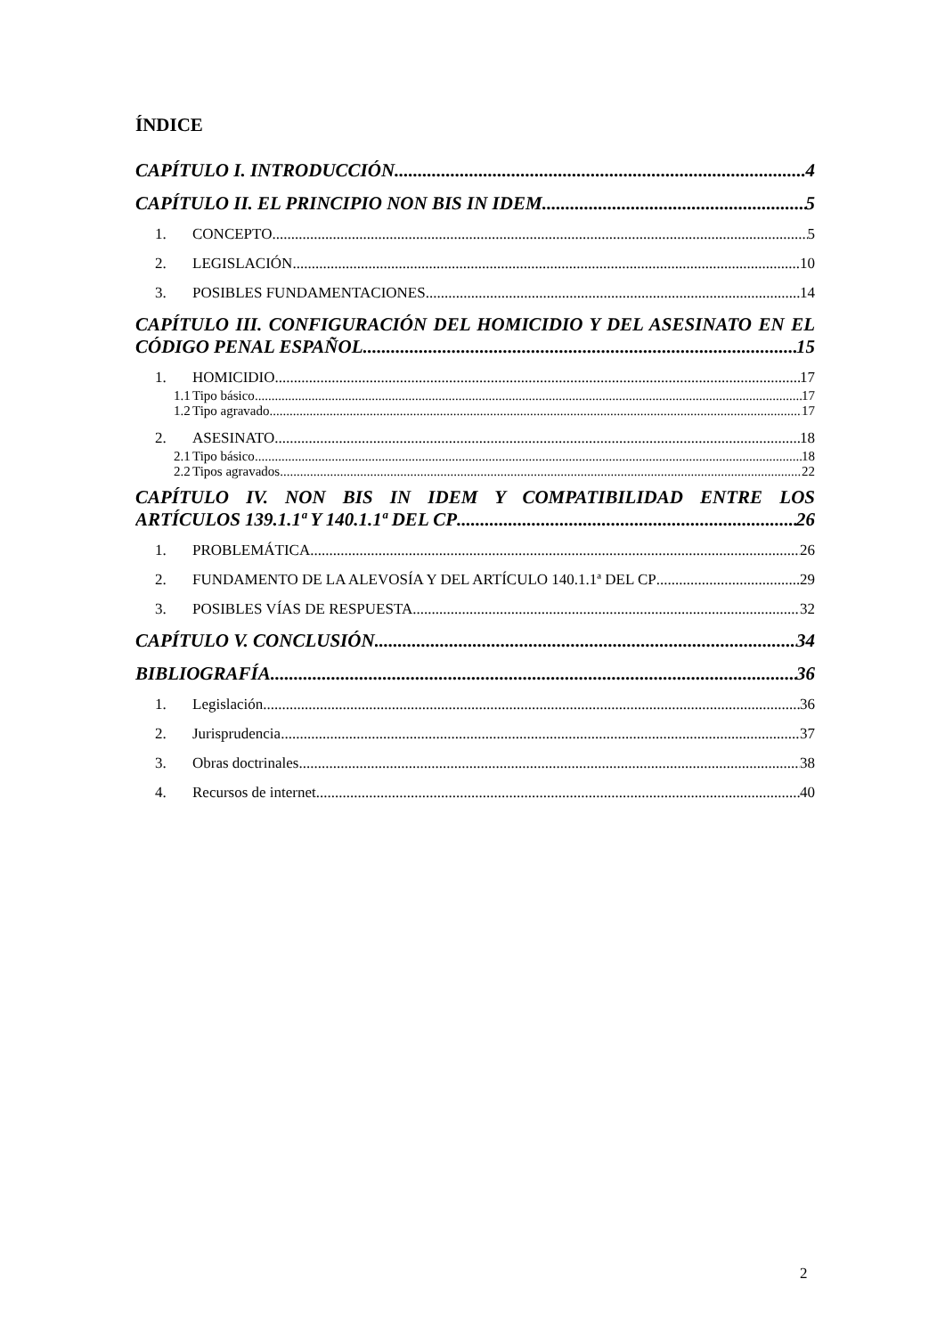ÍNDICE
CAPÍTULO I. INTRODUCCIÓN 4
CAPÍTULO II. EL PRINCIPIO NON BIS IN IDEM 5
1. CONCEPTO 5
2. LEGISLACIÓN 10
3. POSIBLES FUNDAMENTACIONES 14
CAPÍTULO III. CONFIGURACIÓN DEL HOMICIDIO Y DEL ASESINATO EN EL
CÓDIGO PENAL ESPAÑOL 15
1. HOMICIDIO 17
1.1 Tipo básico 17
1.2 Tipo agravado 17
2. ASESINATO 18
2.1 Tipo básico 18
2.2 Tipos agravados 22
CAPÍTULO IV. NON BIS IN IDEM Y COMPATIBILIDAD ENTRE LOS
ARTÍCULOS 139.1.1ª Y 140.1.1ª DEL CP 26
1. PROBLEMÁTICA 26
2. FUNDAMENTO DE LA ALEVOSÍA Y DEL ARTÍCULO 140.1.1ª DEL CP 29
3. POSIBLES VÍAS DE RESPUESTA 32
CAPÍTULO V. CONCLUSIÓN 34
BIBLIOGRAFÍA 36
1. Legislación 36
2. Jurisprudencia 37
3. Obras doctrinales 38
4. Recursos de internet 40
2